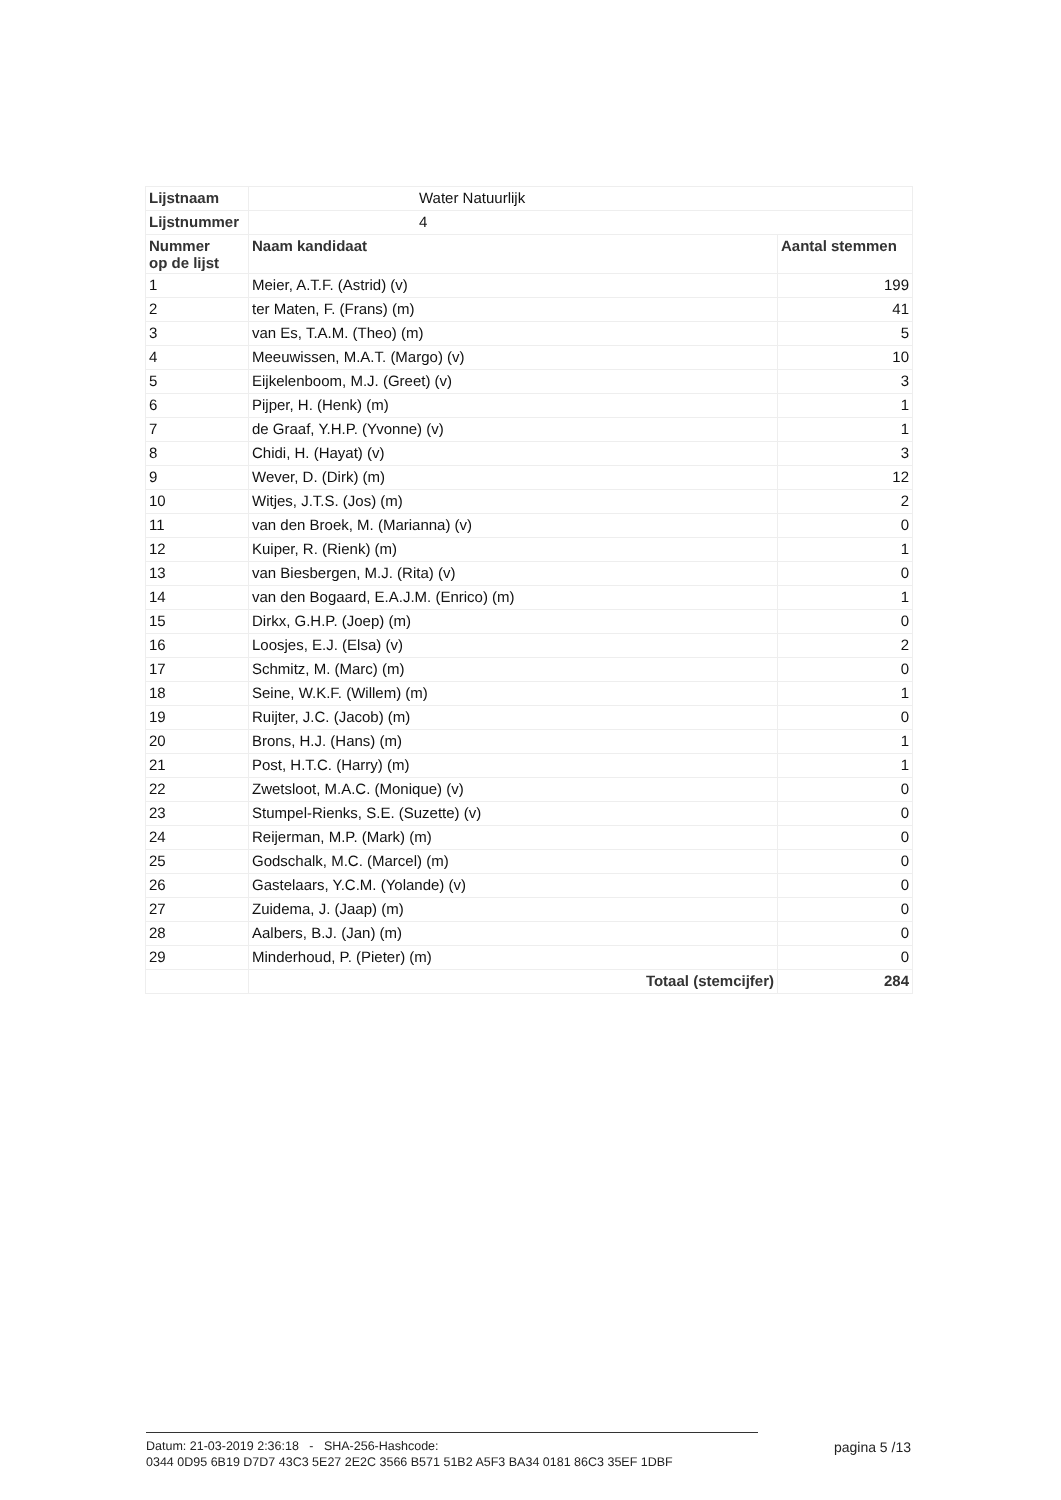| Lijstnaam | Water Natuurlijk | |
| Lijstnummer | 4 | |
| Nummer op de lijst | Naam kandidaat | Aantal stemmen |
| 1 | Meier, A.T.F. (Astrid) (v) | 199 |
| 2 | ter Maten, F. (Frans) (m) | 41 |
| 3 | van Es, T.A.M. (Theo) (m) | 5 |
| 4 | Meeuwissen, M.A.T. (Margo) (v) | 10 |
| 5 | Eijkelenboom, M.J. (Greet) (v) | 3 |
| 6 | Pijper, H. (Henk) (m) | 1 |
| 7 | de Graaf, Y.H.P. (Yvonne) (v) | 1 |
| 8 | Chidi, H. (Hayat) (v) | 3 |
| 9 | Wever, D. (Dirk) (m) | 12 |
| 10 | Witjes, J.T.S. (Jos) (m) | 2 |
| 11 | van den Broek, M. (Marianna) (v) | 0 |
| 12 | Kuiper, R. (Rienk) (m) | 1 |
| 13 | van Biesbergen, M.J. (Rita) (v) | 0 |
| 14 | van den Bogaard, E.A.J.M. (Enrico) (m) | 1 |
| 15 | Dirkx, G.H.P. (Joep) (m) | 0 |
| 16 | Loosjes, E.J. (Elsa) (v) | 2 |
| 17 | Schmitz, M. (Marc) (m) | 0 |
| 18 | Seine, W.K.F. (Willem) (m) | 1 |
| 19 | Ruijter, J.C. (Jacob) (m) | 0 |
| 20 | Brons, H.J. (Hans) (m) | 1 |
| 21 | Post, H.T.C. (Harry) (m) | 1 |
| 22 | Zwetsloot, M.A.C. (Monique) (v) | 0 |
| 23 | Stumpel-Rienks, S.E. (Suzette) (v) | 0 |
| 24 | Reijerman, M.P. (Mark) (m) | 0 |
| 25 | Godschalk, M.C. (Marcel) (m) | 0 |
| 26 | Gastelaars, Y.C.M. (Yolande) (v) | 0 |
| 27 | Zuidema, J. (Jaap) (m) | 0 |
| 28 | Aalbers, B.J. (Jan) (m) | 0 |
| 29 | Minderhoud, P. (Pieter) (m) | 0 |
| | Totaal (stemcijfer) | 284 |
Datum: 21-03-2019 2:36:18 - SHA-256-Hashcode: pagina 5 /13
0344 0D95 6B19 D7D7 43C3 5E27 2E2C 3566 B571 51B2 A5F3 BA34 0181 86C3 35EF 1DBF